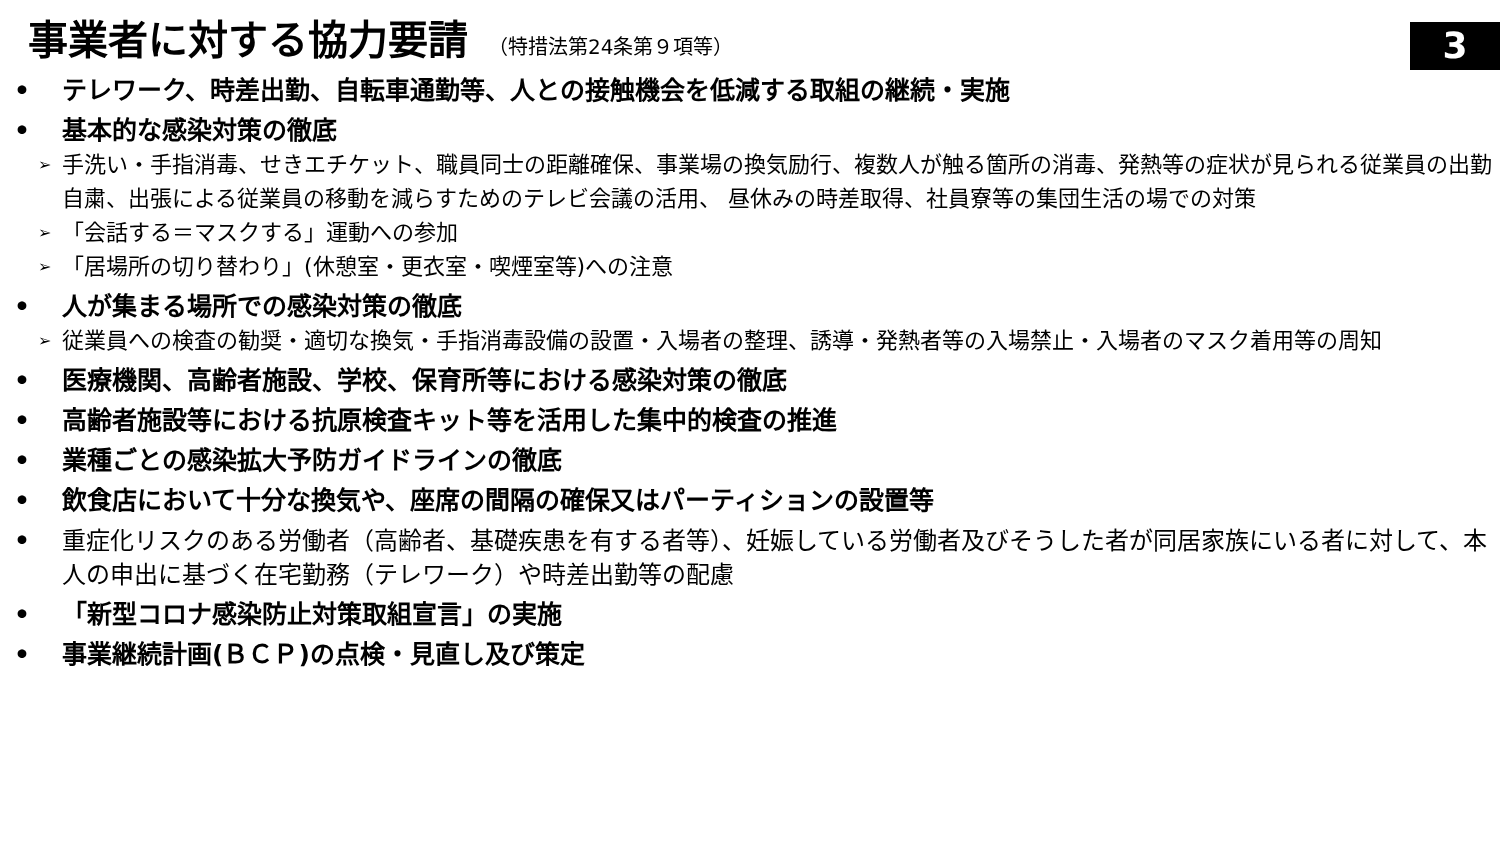事業者に対する協力要請 （特措法第24条第９項等）
3
• テレワーク、時差出勤、自転車通勤等、人との接触機会を低減する取組の継続・実施
• 基本的な感染対策の徹底
➢
手洗い・手指消毒、せきエチケット、職員同士の距離確保、事業場の換気励行、複数人が触る箇所の消毒、発熱等の症状が見られる従業員の出勤自粛、出張による従業員の移動を減らすためのテレビ会議の活用、 昼休みの時差取得、社員寮等の集団生活の場での対策
➢
「会話する＝マスクする」運動への参加
➢
「居場所の切り替わり」(休憩室・更衣室・喫煙室等)への注意
• 人が集まる場所での感染対策の徹底
➢
従業員への検査の勧奨・適切な換気・手指消毒設備の設置・入場者の整理、誘導・発熱者等の入場禁止・入場者のマスク着用等の周知
• 医療機関、高齢者施設、学校、保育所等における感染対策の徹底
• 高齢者施設等における抗原検査キット等を活用した集中的検査の推進
• 業種ごとの感染拡大予防ガイドラインの徹底
• 飲食店において十分な換気や、座席の間隔の確保又はパーティションの設置等
• 重症化リスクのある労働者（高齢者、基礎疾患を有する者等）、妊娠している労働者及びそうした者が同居家族にいる者に対して、本人の申出に基づく在宅勤務（テレワーク）や時差出勤等の配慮
• 「新型コロナ感染防止対策取組宣言」の実施
• 事業継続計画(ＢＣＰ)の点検・見直し及び策定